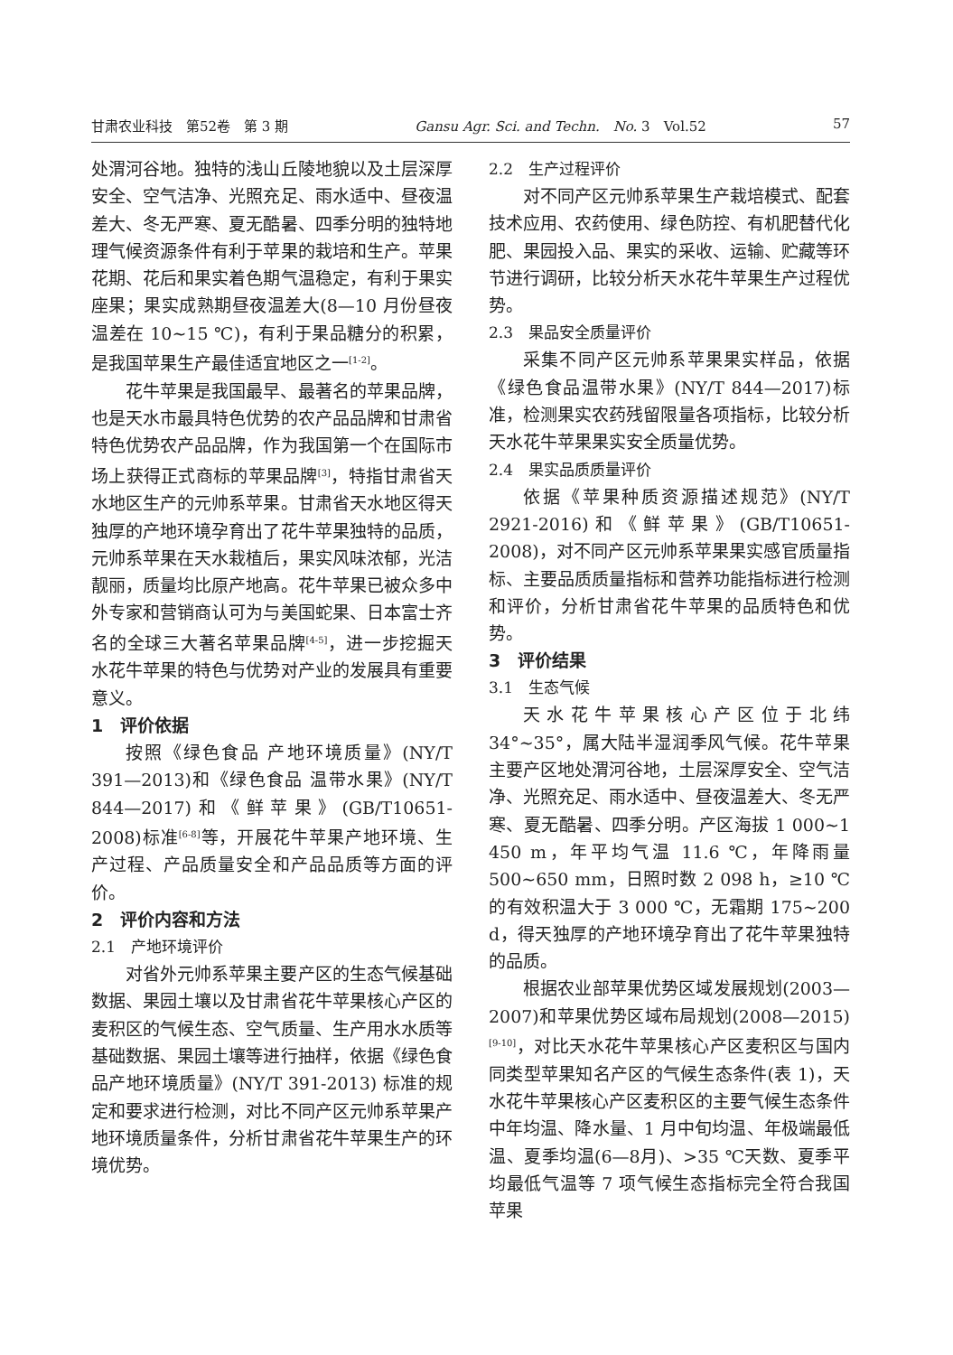甘肃农业科技　第52卷　第 3 期 Gansu Agr. Sci. and Techn.　No. 3　Vol.52 57
处渭河谷地。独特的浅山丘陵地貌以及土层深厚安全、空气洁净、光照充足、雨水适中、昼夜温差大、冬无严寒、夏无酷暑、四季分明的独特地理气候资源条件有利于苹果的栽培和生产。苹果花期、花后和果实着色期气温稳定，有利于果实座果；果实成熟期昼夜温差大(8—10 月份昼夜温差在 10~15 ℃)，有利于果品糖分的积累，是我国苹果生产最佳适宜地区之一<sup>[1-2]</sup>。
花牛苹果是我国最早、最著名的苹果品牌，也是天水市最具特色优势的农产品品牌和甘肃省特色优势农产品品牌，作为我国第一个在国际市场上获得正式商标的苹果品牌<sup>[3]</sup>，特指甘肃省天水地区生产的元帅系苹果。甘肃省天水地区得天独厚的产地环境孕育出了花牛苹果独特的品质，元帅系苹果在天水栽植后，果实风味浓郁，光洁靓丽，质量均比原产地高。花牛苹果已被众多中外专家和营销商认可为与美国蛇果、日本富士齐名的全球三大著名苹果品牌<sup>[4-5]</sup>，进一步挖掘天水花牛苹果的特色与优势对产业的发展具有重要意义。
1　评价依据
按照《绿色食品 产地环境质量》(NY/T 391—2013)和《绿色食品 温带水果》(NY/T 844—2017)和《鲜苹果》(GB/T10651-2008)标准<sup>[6-8]</sup>等，开展花牛苹果产地环境、生产过程、产品质量安全和产品品质等方面的评价。
2　评价内容和方法
2.1　产地环境评价
对省外元帅系苹果主要产区的生态气候基础数据、果园土壤以及甘肃省花牛苹果核心产区的麦积区的气候生态、空气质量、生产用水水质等基础数据、果园土壤等进行抽样，依据《绿色食品产地环境质量》(NY/T 391-2013) 标准的规定和要求进行检测，对比不同产区元帅系苹果产地环境质量条件，分析甘肃省花牛苹果生产的环境优势。
2.2　生产过程评价
对不同产区元帅系苹果生产栽培模式、配套技术应用、农药使用、绿色防控、有机肥替代化肥、果园投入品、果实的采收、运输、贮藏等环节进行调研，比较分析天水花牛苹果生产过程优势。
2.3　果品安全质量评价
采集不同产区元帅系苹果果实样品，依据《绿色食品温带水果》(NY/T 844—2017)标准，检测果实农药残留限量各项指标，比较分析天水花牛苹果果实安全质量优势。
2.4　果实品质质量评价
依据《苹果种质资源描述规范》(NY/T 2921-2016)和《鲜苹果》(GB/T10651-2008)，对不同产区元帅系苹果果实感官质量指标、主要品质质量指标和营养功能指标进行检测和评价，分析甘肃省花牛苹果的品质特色和优势。
3　评价结果
3.1　生态气候
天水花牛苹果核心产区位于北纬 34°~35°，属大陆半湿润季风气候。花牛苹果主要产区地处渭河谷地，土层深厚安全、空气洁净、光照充足、雨水适中、昼夜温差大、冬无严寒、夏无酷暑、四季分明。产区海拔 1 000~1 450 m，年平均气温 11.6 ℃，年降雨量 500~650 mm，日照时数 2 098 h，≥10 ℃的有效积温大于 3 000 ℃，无霜期 175~200 d，得天独厚的产地环境孕育出了花牛苹果独特的品质。
根据农业部苹果优势区域发展规划(2003—2007)和苹果优势区域布局规划(2008—2015)<sup>[9-10]</sup>，对比天水花牛苹果核心产区麦积区与国内同类型苹果知名产区的气候生态条件(表 1)，天水花牛苹果核心产区麦积区的主要气候生态条件中年均温、降水量、1 月中旬均温、年极端最低温、夏季均温(6—8月)、>35 ℃天数、夏季平均最低气温等 7 项气候生态指标完全符合我国苹果